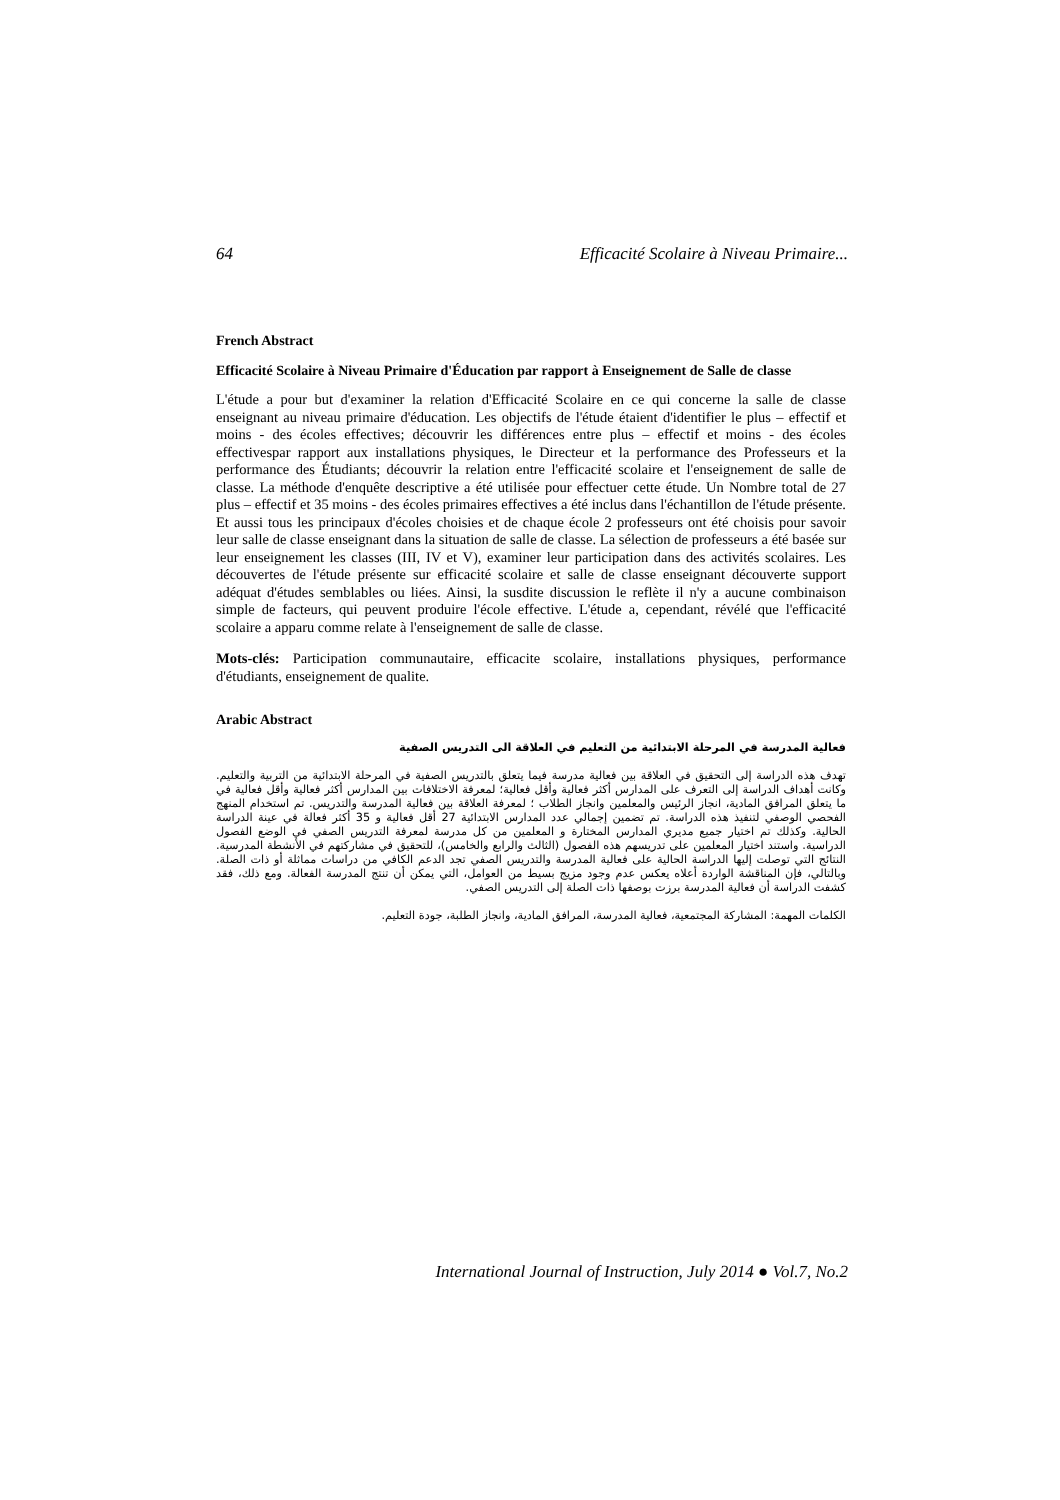64 Efficacité Scolaire à Niveau Primaire...
French Abstract
Efficacité Scolaire à Niveau Primaire d'Éducation par rapport à Enseignement de Salle de classe
L'étude a pour but d'examiner la relation d'Efficacité Scolaire en ce qui concerne la salle de classe enseignant au niveau primaire d'éducation. Les objectifs de l'étude étaient d'identifier le plus – effectif et moins - des écoles effectives; découvrir les différences entre plus – effectif et moins - des écoles effectivespar rapport aux installations physiques, le Directeur et la performance des Professeurs et la performance des Étudiants; découvrir la relation entre l'efficacité scolaire et l'enseignement de salle de classe. La méthode d'enquête descriptive a été utilisée pour effectuer cette étude. Un Nombre total de 27 plus – effectif et 35 moins - des écoles primaires effectives a été inclus dans l'échantillon de l'étude présente. Et aussi tous les principaux d'écoles choisies et de chaque école 2 professeurs ont été choisis pour savoir leur salle de classe enseignant dans la situation de salle de classe. La sélection de professeurs a été basée sur leur enseignement les classes (III, IV et V), examiner leur participation dans des activités scolaires. Les découvertes de l'étude présente sur efficacité scolaire et salle de classe enseignant découverte support adéquat d'études semblables ou liées. Ainsi, la susdite discussion le reflète il n'y a aucune combinaison simple de facteurs, qui peuvent produire l'école effective. L'étude a, cependant, révélé que l'efficacité scolaire a apparu comme relate à l'enseignement de salle de classe.
Mots-clés: Participation communautaire, efficacite scolaire, installations physiques, performance d'étudiants, enseignement de qualite.
Arabic Abstract
فعالية المدرسة في المرحلة الابتدائية من التعليم في العلاقة الى التدريس الصفية
تهدف هذه الدراسة إلى التحقيق في العلاقة بين فعالية مدرسة فيما يتعلق بالتدريس الصفية في المرحلة الابتدائية من التربية والتعليم. وكانت أهداف الدراسة إلى التعرف على المدارس أكثر فعالية وأقل فعالية؛ لمعرفة الاختلافات بين المدارس أكثر فعالية وأقل فعالية في ما يتعلق المرافق المادية، انجاز الرئيس والمعلمين وانجاز الطلاب ؛ لمعرفة العلاقة بين فعالية المدرسة والتدريس. تم استخدام المنهج الفحصي الوصفي لتنفيذ هذه الدراسة. تم تضمين إجمالي عدد المدارس الابتدائية 27 أقل فعالية و 35 أكثر فعالة في عينة الدراسة الحالية. وكذلك تم اختيار جميع مديري المدارس المختارة و المعلمين من كل مدرسة لمعرفة التدريس الصفي في الوضع الفصول الدراسية. واستند اختيار المعلمين على تدريسهم هذه الفصول (الثالث والرابع والخامس)، للتحقيق في مشاركتهم في الأنشطة المدرسية. النتائج التي توصلت إليها الدراسة الحالية على فعالية المدرسة والتدريس الصفي تجد الدعم الكافي من دراسات مماثلة أو ذات الصلة. وبالتالي، فإن المناقشة الواردة أعلاه يعكس عدم وجود مزيج بسيط من العوامل، التي يمكن أن تنتج المدرسة الفعالة. ومع ذلك، فقد كشفت الدراسة أن فعالية المدرسة برزت بوصفها ذات الصلة إلى التدريس الصفي.
الكلمات المهمة: المشاركة المجتمعية، فعالية المدرسة، المرافق المادية، وانجاز الطلبة، جودة التعليم.
International Journal of Instruction, July 2014 ● Vol.7, No.2